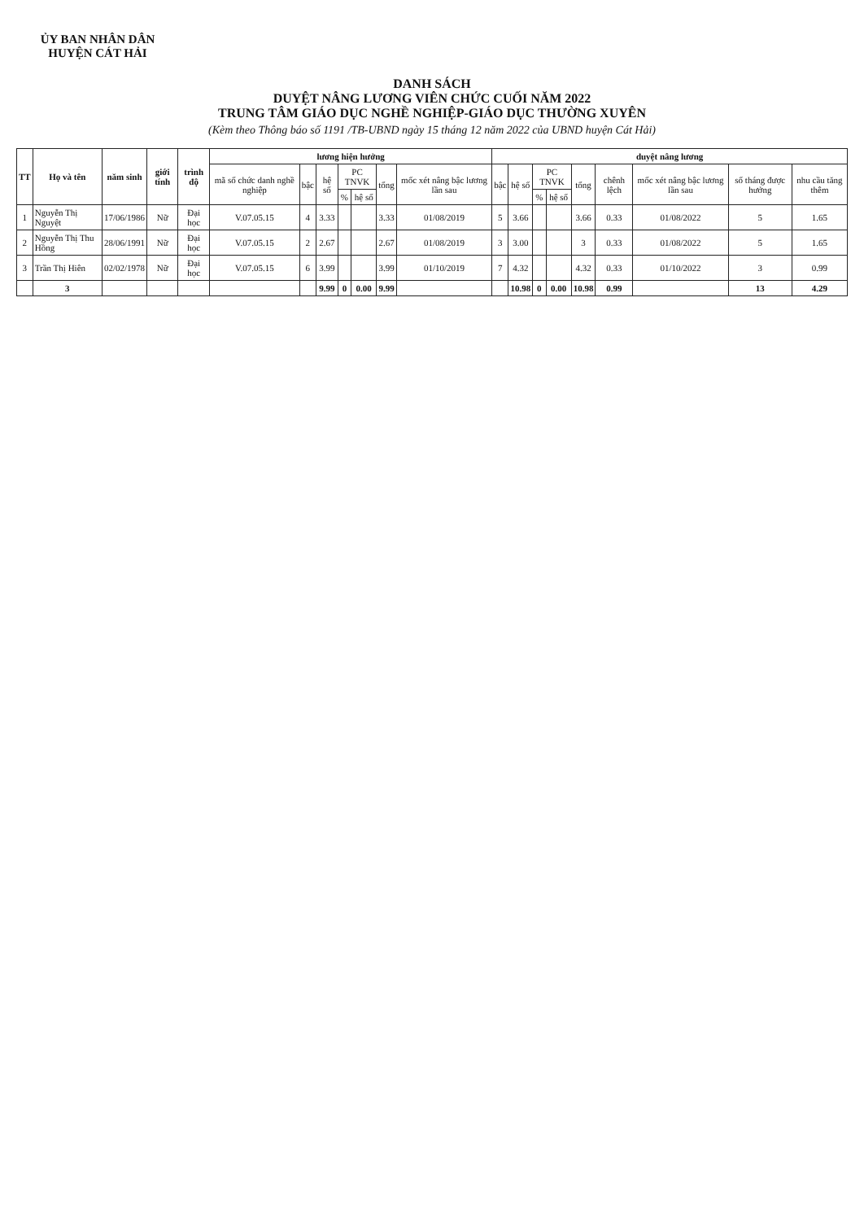ỦY BAN NHÂN DÂN
HUYỆN CÁT HẢI
DANH SÁCH
DUYỆT NÂNG LƯƠNG VIÊN CHỨC CUỐI NĂM 2022
TRUNG TÂM GIÁO DỤC NGHỀ NGHIỆP-GIÁO DỤC THƯỜNG XUYÊN
(Kèm theo Thông báo số 1191 /TB-UBND ngày 15 tháng 12 năm 2022 của UBND huyện Cát Hải)
| TT | Họ và tên | năm sinh | giới tính | trình độ | lương hiện hưởng | | | | | | | duyệt nâng lương | | | | | | | | |
| --- | --- | --- | --- | --- | --- | --- | --- | --- | --- | --- | --- | --- | --- | --- | --- | --- | --- | --- | --- | --- |
| | | | | | mã số chức danh nghề nghiệp | bậc | hệ số | PC TNVK | | tổng | mốc xét nâng bậc lương lần sau | bậc | hệ số | PC TNVK | | tổng | chênh lệch | mốc xét nâng bậc lương lần sau | số tháng được hưởng | nhu cầu tăng thêm |
| | | | | | | | | % | hệ số | | | | | % | hệ số | | | | | |
| 1 | Nguyễn Thị Nguyệt | 17/06/1986 | Nữ | Đại học | V.07.05.15 | 4 | 3.33 | | | 3.33 | 01/08/2019 | 5 | 3.66 | | | 3.66 | 0.33 | 01/08/2022 | 5 | 1.65 |
| 2 | Nguyễn Thị Thu Hồng | 28/06/1991 | Nữ | Đại học | V.07.05.15 | 2 | 2.67 | | | 2.67 | 01/08/2019 | 3 | 3.00 | | | 3 | 0.33 | 01/08/2022 | 5 | 1.65 |
| 3 | Trần Thị Hiên | 02/02/1978 | Nữ | Đại học | V.07.05.15 | 6 | 3.99 | | | 3.99 | 01/10/2019 | 7 | 4.32 | | | 4.32 | 0.33 | 01/10/2022 | 3 | 0.99 |
| | 3 | | | | | | 9.99 | 0 | 0.00 | 9.99 | | | 10.98 | 0 | 0.00 | 10.98 | 0.99 | | 13 | 4.29 |